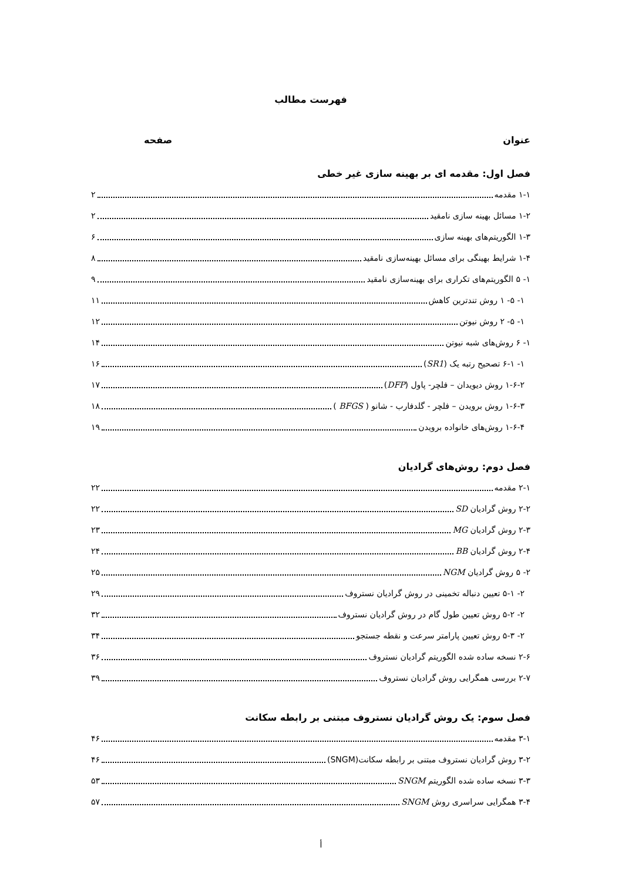فهرست مطالب
عنوان صفحه
فصل اول: مقدمه ای بر بهینه سازی غیر خطی
۱-۱ مقدمه ۲
۱-۲ مسائل بهینه سازی نامقید ۲
۱-۳ الگوریتم‌های بهینه سازی ۶
۱-۴ شرایط بهینگی برای مسائل بهینه‌سازی نامقید ۸
۱- ۵ الگوریتم‌های تکراری برای بهینه‌سازی نامقید ۹
۱- ۵- ۱ روش تندترین کاهش ۱۱
۱- ۵- ۲ روش نیوتن ۱۲
۱- ۶ روش‌های شبه نیوتن ۱۴
۱- ۶-۱ تصحیح رتبه یک (SR1) ۱۶
۱-۶-۲ روش دیویدان – فلچر- پاول (DFP) ۱۷
۱-۶-۳ روش برویدن – فلچر - گلدفارب - شانو ( BFGS ) ۱۸
۱-۶-۴ روش‌های خانواده برویدن ۱۹
فصل دوم: روش‌های گرادیان
۲-۱ مقدمه ۲۲
۲-۲ روش گرادیان SD ۲۲
۲-۳ روش گرادیان MG ۲۳
۲-۴ روش گرادیان BB ۲۴
۲- ۵ روش گرادیان NGM ۲۵
۲- ۵-۱ تعیین دنباله تخمینی در روش گرادیان نستروف ۲۹
۲- ۵-۲ روش تعیین طول گام در روش گرادیان نستروف ۳۲
۲- ۵-۳ روش تعیین پارامتر سرعت و نقطه جستجو ۳۴
۲-۶ نسخه ساده شده الگوریتم گرادیان نستروف ۳۶
۲-۷ بررسی همگرایی روش گرادیان نستروف ۳۹
فصل سوم: یک روش گرادیان نستروف مبتنی بر رابطه سکانت
۳-۱ مقدمه ۴۶
۳-۲ روش گرادیان نستروف مبتنی بر رابطه سکانت(SNGM) ۴۶
۳-۳ نسخه ساده شده الگوریتم SNGM ۵۳
۳-۴ همگرایی سراسری روش SNGM ۵۷
أ